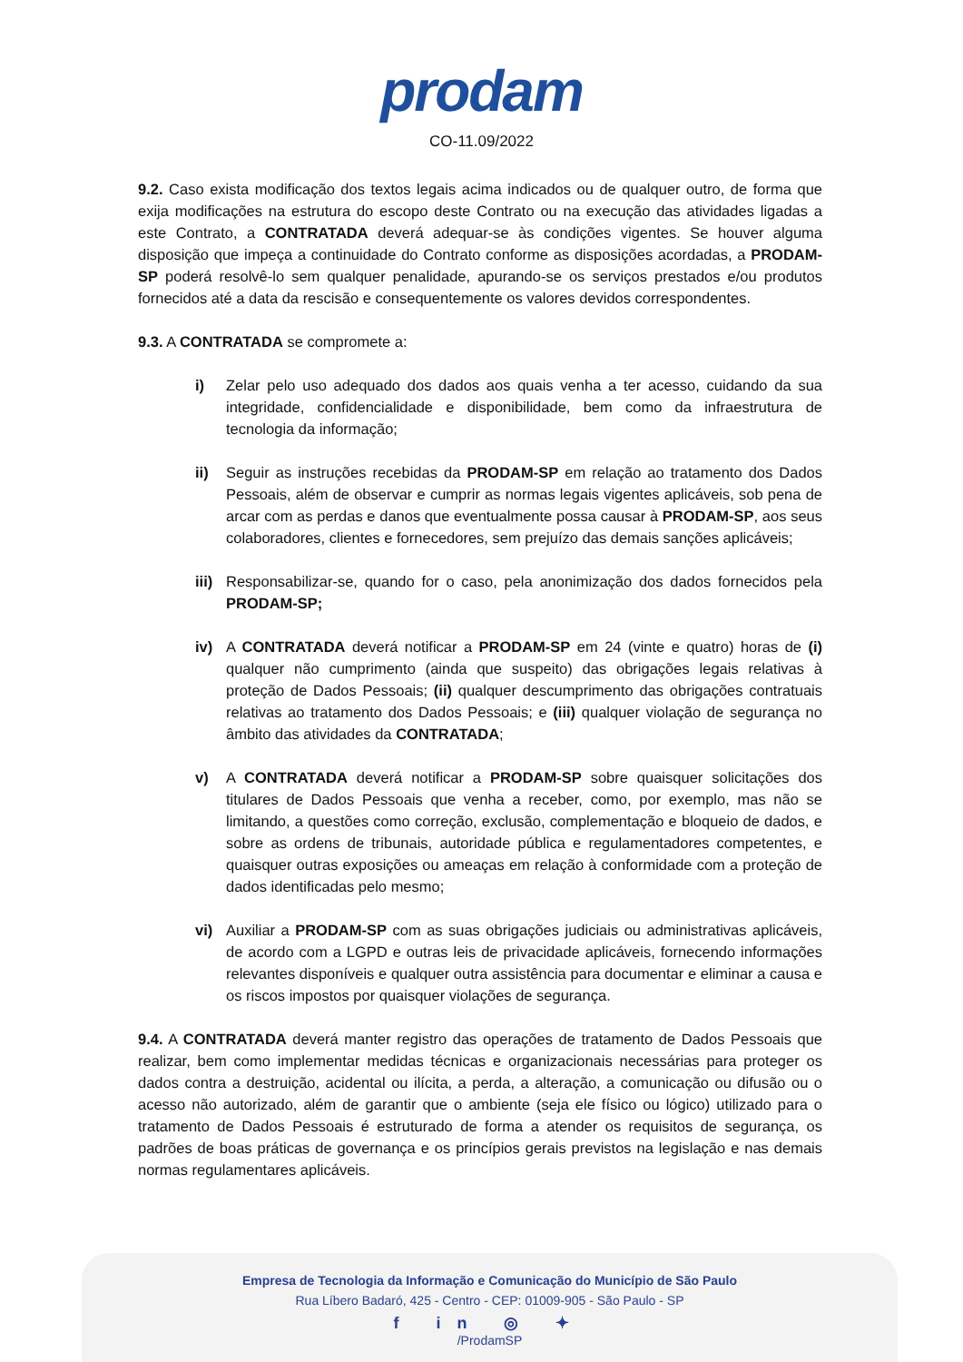prodam
CO-11.09/2022
9.2. Caso exista modificação dos textos legais acima indicados ou de qualquer outro, de forma que exija modificações na estrutura do escopo deste Contrato ou na execução das atividades ligadas a este Contrato, a CONTRATADA deverá adequar-se às condições vigentes. Se houver alguma disposição que impeça a continuidade do Contrato conforme as disposições acordadas, a PRODAM-SP poderá resolvê-lo sem qualquer penalidade, apurando-se os serviços prestados e/ou produtos fornecidos até a data da rescisão e consequentemente os valores devidos correspondentes.
9.3. A CONTRATADA se compromete a:
i) Zelar pelo uso adequado dos dados aos quais venha a ter acesso, cuidando da sua integridade, confidencialidade e disponibilidade, bem como da infraestrutura de tecnologia da informação;
ii) Seguir as instruções recebidas da PRODAM-SP em relação ao tratamento dos Dados Pessoais, além de observar e cumprir as normas legais vigentes aplicáveis, sob pena de arcar com as perdas e danos que eventualmente possa causar à PRODAM-SP, aos seus colaboradores, clientes e fornecedores, sem prejuízo das demais sanções aplicáveis;
iii)
Responsabilizar-se, quando for o caso, pela anonimização dos dados fornecidos pela PRODAM-SP;
iv) A CONTRATADA deverá notificar a PRODAM-SP em 24 (vinte e quatro) horas de (i) qualquer não cumprimento (ainda que suspeito) das obrigações legais relativas à proteção de Dados Pessoais; (ii) qualquer descumprimento das obrigações contratuais relativas ao tratamento dos Dados Pessoais; e (iii) qualquer violação de segurança no âmbito das atividades da CONTRATADA;
v) A CONTRATADA deverá notificar a PRODAM-SP sobre quaisquer solicitações dos titulares de Dados Pessoais que venha a receber, como, por exemplo, mas não se limitando, a questões como correção, exclusão, complementação e bloqueio de dados, e sobre as ordens de tribunais, autoridade pública e regulamentadores competentes, e quaisquer outras exposições ou ameaças em relação à conformidade com a proteção de dados identificadas pelo mesmo;
vi) Auxiliar a PRODAM-SP com as suas obrigações judiciais ou administrativas aplicáveis, de acordo com a LGPD e outras leis de privacidade aplicáveis, fornecendo informações relevantes disponíveis e qualquer outra assistência para documentar e eliminar a causa e os riscos impostos por quaisquer violações de segurança.
9.4. A CONTRATADA deverá manter registro das operações de tratamento de Dados Pessoais que realizar, bem como implementar medidas técnicas e organizacionais necessárias para proteger os dados contra a destruição, acidental ou ilícita, a perda, a alteração, a comunicação ou difusão ou o acesso não autorizado, além de garantir que o ambiente (seja ele físico ou lógico) utilizado para o tratamento de Dados Pessoais é estruturado de forma a atender os requisitos de segurança, os padrões de boas práticas de governança e os princípios gerais previstos na legislação e nas demais normas regulamentares aplicáveis.
Empresa de Tecnologia da Informação e Comunicação do Município de São Paulo
Rua Líbero Badaró, 425 - Centro - CEP: 01009-905 - São Paulo - SP
f in ◎ ✦
/ProdamSP